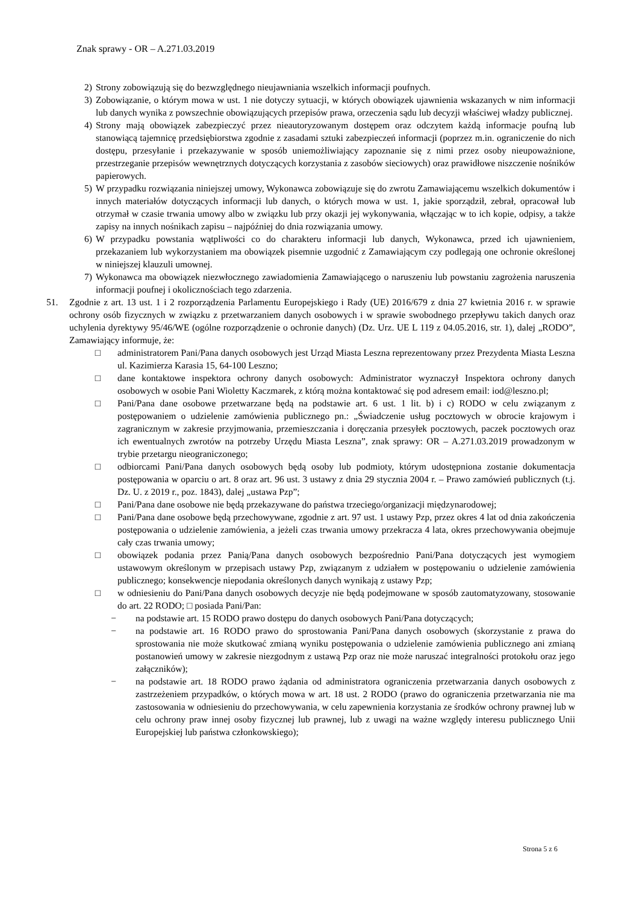Znak sprawy - OR – A.271.03.2019
2) Strony zobowiązują się do bezwzględnego nieujawniania wszelkich informacji poufnych.
3) Zobowiązanie, o którym mowa w ust. 1 nie dotyczy sytuacji, w których obowiązek ujawnienia wskazanych w nim informacji lub danych wynika z powszechnie obowiązujących przepisów prawa, orzeczenia sądu lub decyzji właściwej władzy publicznej.
4) Strony mają obowiązek zabezpieczyć przez nieautoryzowanym dostępem oraz odczytem każdą informacje poufną lub stanowiącą tajemnicę przedsiębiorstwa zgodnie z zasadami sztuki zabezpieczeń informacji (poprzez m.in. ograniczenie do nich dostępu, przesyłanie i przekazywanie w sposób uniemożliwiający zapoznanie się z nimi przez osoby nieupoważnione, przestrzeganie przepisów wewnętrznych dotyczących korzystania z zasobów sieciowych) oraz prawidłowe niszczenie nośników papierowych.
5) W przypadku rozwiązania niniejszej umowy, Wykonawca zobowiązuje się do zwrotu Zamawiającemu wszelkich dokumentów i innych materiałów dotyczących informacji lub danych, o których mowa w ust. 1, jakie sporządził, zebrał, opracował lub otrzymał w czasie trwania umowy albo w związku lub przy okazji jej wykonywania, włączając w to ich kopie, odpisy, a także zapisy na innych nośnikach zapisu – najpóźniej do dnia rozwiązania umowy.
6) W przypadku powstania wątpliwości co do charakteru informacji lub danych, Wykonawca, przed ich ujawnieniem, przekazaniem lub wykorzystaniem ma obowiązek pisemnie uzgodnić z Zamawiającym czy podlegają one ochronie określonej w niniejszej klauzuli umownej.
7) Wykonawca ma obowiązek niezwłocznego zawiadomienia Zamawiającego o naruszeniu lub powstaniu zagrożenia naruszenia informacji poufnej i okolicznościach tego zdarzenia.
51. Zgodnie z art. 13 ust. 1 i 2 rozporządzenia Parlamentu Europejskiego i Rady (UE) 2016/679 z dnia 27 kwietnia 2016 r. w sprawie ochrony osób fizycznych w związku z przetwarzaniem danych osobowych i w sprawie swobodnego przepływu takich danych oraz uchylenia dyrektywy 95/46/WE (ogólne rozporządzenie o ochronie danych) (Dz. Urz. UE L 119 z 04.05.2016, str. 1), dalej „RODO”, Zamawiający informuje, że:
□ administratorem Pani/Pana danych osobowych jest Urząd Miasta Leszna reprezentowany przez Prezydenta Miasta Leszna ul. Kazimierza Karasia 15, 64-100 Leszno;
□ dane kontaktowe inspektora ochrony danych osobowych: Administrator wyznaczył Inspektora ochrony danych osobowych w osobie Pani Wioletty Kaczmarek, z którą można kontaktować się pod adresem email: iod@leszno.pl;
□ Pani/Pana dane osobowe przetwarzane będą na podstawie art. 6 ust. 1 lit. b) i c) RODO w celu związanym z postępowaniem o udzielenie zamówienia publicznego pn.: „Świadczenie usług pocztowych w obrocie krajowym i zagranicznym w zakresie przyjmowania, przemieszczania i doręczania przesyłek pocztowych, paczek pocztowych oraz ich ewentualnych zwrotów na potrzeby Urzędu Miasta Leszna”, znak sprawy: OR – A.271.03.2019 prowadzonym w trybie przetargu nieograniczonego;
□ odbiorcami Pani/Pana danych osobowych będą osoby lub podmioty, którym udostępniona zostanie dokumentacja postępowania w oparciu o art. 8 oraz art. 96 ust. 3 ustawy z dnia 29 stycznia 2004 r. – Prawo zamówień publicznych (t.j. Dz. U. z 2019 r., poz. 1843), dalej „ustawa Pzp”;
□ Pani/Pana dane osobowe nie będą przekazywane do państwa trzeciego/organizacji międzynarodowej;
□ Pani/Pana dane osobowe będą przechowywane, zgodnie z art. 97 ust. 1 ustawy Pzp, przez okres 4 lat od dnia zakończenia postępowania o udzielenie zamówienia, a jeżeli czas trwania umowy przekracza 4 lata, okres przechowywania obejmuje cały czas trwania umowy;
□ obowiązek podania przez Panią/Pana danych osobowych bezpośrednio Pani/Pana dotyczących jest wymogiem ustawowym określonym w przepisach ustawy Pzp, związanym z udziałem w postępowaniu o udzielenie zamówienia publicznego; konsekwencje niepodania określonych danych wynikają z ustawy Pzp;
□ w odniesieniu do Pani/Pana danych osobowych decyzje nie będą podejmowane w sposób zautomatyzowany, stosowanie do art. 22 RODO; □ posiada Pani/Pan:
− na podstawie art. 15 RODO prawo dostępu do danych osobowych Pani/Pana dotyczących;
− na podstawie art. 16 RODO prawo do sprostowania Pani/Pana danych osobowych (skorzystanie z prawa do sprostowania nie może skutkować zmianą wyniku postępowania o udzielenie zamówienia publicznego ani zmianą postanowień umowy w zakresie niezgodnym z ustawą Pzp oraz nie może naruszać integralności protokołu oraz jego załączników);
− na podstawie art. 18 RODO prawo żądania od administratora ograniczenia przetwarzania danych osobowych z zastrzeżeniem przypadków, o których mowa w art. 18 ust. 2 RODO (prawo do ograniczenia przetwarzania nie ma zastosowania w odniesieniu do przechowywania, w celu zapewnienia korzystania ze środków ochrony prawnej lub w celu ochrony praw innej osoby fizycznej lub prawnej, lub z uwagi na ważne względy interesu publicznego Unii Europejskiej lub państwa członkowskiego);
Strona 5 z 6